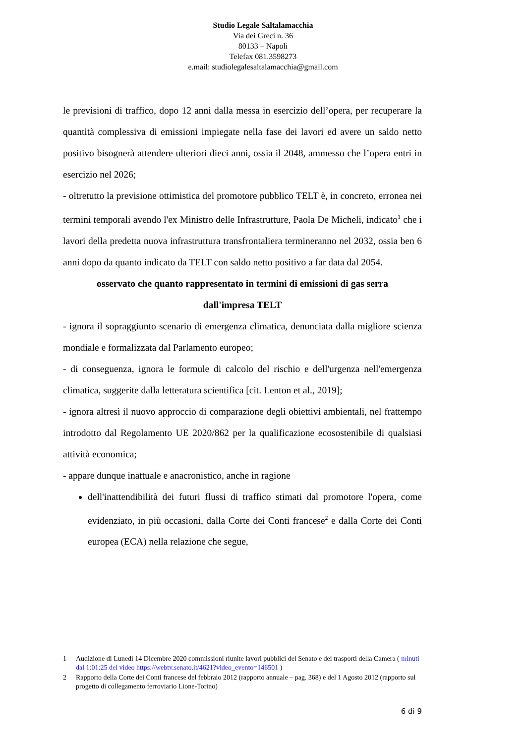Studio Legale Saltalamacchia
Via dei Greci n. 36
80133 – Napoli
Telefax 081.3598273
e.mail: studiolegalesaltalamacchia@gmail.com
le previsioni di traffico, dopo 12 anni dalla messa in esercizio dell’opera, per recuperare la quantità complessiva di emissioni impiegate nella fase dei lavori ed avere un saldo netto positivo bisognerà attendere ulteriori dieci anni, ossia il 2048, ammesso che l’opera entri in esercizio nel 2026;
- oltretutto la previsione ottimistica del promotore pubblico TELT è, in concreto, erronea nei termini temporali avendo l'ex Ministro delle Infrastrutture, Paola De Micheli, indicato<sup>1</sup> che i lavori della predetta nuova infrastruttura transfrontaliera termineranno nel 2032, ossia ben 6 anni dopo da quanto indicato da TELT con saldo netto positivo a far data dal 2054.
osservato che quanto rappresentato in termini di emissioni di gas serra
dall'impresa TELT
- ignora il sopraggiunto scenario di emergenza climatica, denunciata dalla migliore scienza mondiale e formalizzata dal Parlamento europeo;
- di conseguenza, ignora le formule di calcolo del rischio e dell'urgenza nell'emergenza climatica, suggerite dalla letteratura scientifica [cit. Lenton et al., 2019];
- ignora altresì il nuovo approccio di comparazione degli obiettivi ambientali, nel frattempo introdotto dal Regolamento UE 2020/862 per la qualificazione ecosostenibile di qualsiasi attività economica;
- appare dunque inattuale e anacronistico, anche in ragione
dell'inattendibilità dei futuri flussi di traffico stimati dal promotore l'opera, come evidenziato, in più occasioni, dalla Corte dei Conti francese<sup>2</sup> e dalla Corte dei Conti europea (ECA) nella relazione che segue,
1 Audizione di Lunedì 14 Dicembre 2020 commissioni riunite lavori pubblici del Senato e dei trasporti della Camera ( minuti dal 1:01:25 del video https://webtv.senato.it/4621?video_evento=146501 )
2 Rapporto della Corte dei Conti francese del febbraio 2012 (rapporto annuale – pag. 368) e del 1 Agosto 2012 (rapporto sul progetto di collegamento ferroviario Lione-Torino)
6 di 9